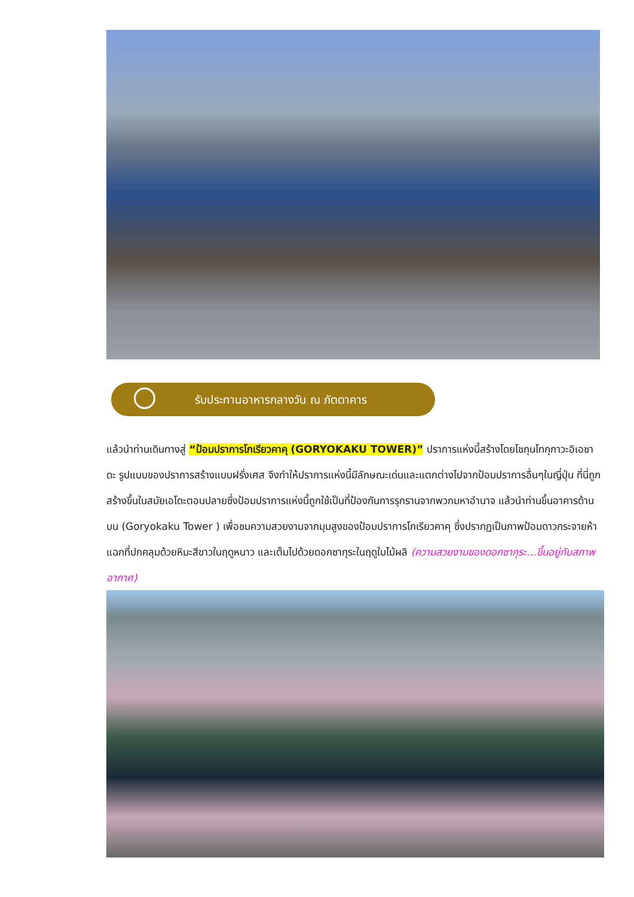รับประทานอาหารกลางวัน ณ ภัตตาคาร
แล้วนำท่านเดินทางสู่ “ป้อมปราการโกเรียวคาคุ (GORYOKAKU TOWER)” ปราการแห่งนี้สร้างโดยโชกุนโทกุกาวะอิเอซาดะ รูปแบบของปราการสร้างแบบฝรั่งเศส จึงทำให้ปราการแห่งนี้มีลักษณะเด่นและแตกต่างไปจากป้อมปราการอื่นๆในญี่ปุ่น ที่นี่ถูกสร้างขึ้นในสมัยเอโดะตอนปลายซึ่งป้อมปราการแห่งนี้ถูกใช้เป็นที่ป้องกันการรุกรานจากพวกมหาอำนาจ แล้วนำท่านขึ้นอาคารด้านบน (Goryokaku Tower ) เพื่อชมความสวยงามจากมุมสูงของป้อมปราการโกเรียวคาคุ ซึ่งปรากฏเป็นภาพป้อมดาวกระจายห้าแฉกที่ปกคลุมด้วยหิมะสีขาวในฤดูหนาว และเต็มไปด้วยดอกซากุระในฤดูใบไม้ผลิ (ความสวยงามของดอกซากุระ...ขึ้นอยู่กับสภาพอากาศ)